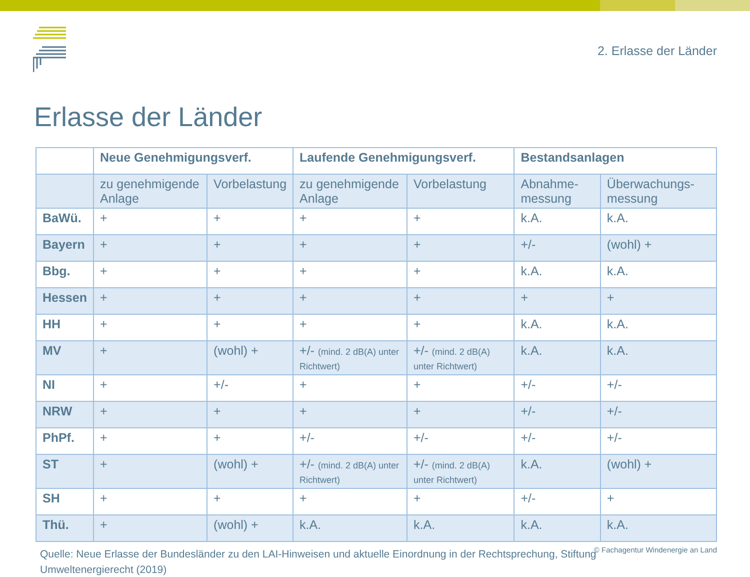2. Erlasse der Länder
Erlasse der Länder
| | Neue Genehmigungsverf. | | Laufende Genehmigungsverf. | | Bestandsanlagen | |
| --- | --- | --- | --- | --- | --- | --- |
| | zu genehmigende Anlage | Vorbelastung | zu genehmigende Anlage | Vorbelastung | Abnahme-messung | Überwachungs-messung |
| BaWü. | + | + | + | + | k.A. | k.A. |
| Bayern | + | + | + | + | +/- | (wohl) + |
| Bbg. | + | + | + | + | k.A. | k.A. |
| Hessen | + | + | + | + | + | + |
| HH | + | + | + | + | k.A. | k.A. |
| MV | + | (wohl) + | +/- (mind. 2 dB(A) unter Richtwert) | +/- (mind. 2 dB(A) unter Richtwert) | k.A. | k.A. |
| NI | + | +/- | + | + | +/- | +/- |
| NRW | + | + | + | + | +/- | +/- |
| PhPf. | + | + | +/- | +/- | +/- | +/- |
| ST | + | (wohl) + | +/- (mind. 2 dB(A) unter Richtwert) | +/- (mind. 2 dB(A) unter Richtwert) | k.A. | (wohl) + |
| SH | + | + | + | + | +/- | + |
| Thü. | + | (wohl) + | k.A. | k.A. | k.A. | k.A. |
Quelle: Neue Erlasse der Bundesländer zu den LAI-Hinweisen und aktuelle Einordnung in der Rechtsprechung, Stiftung Umweltenergierecht (2019)
© Fachagentur Windenergie an Land